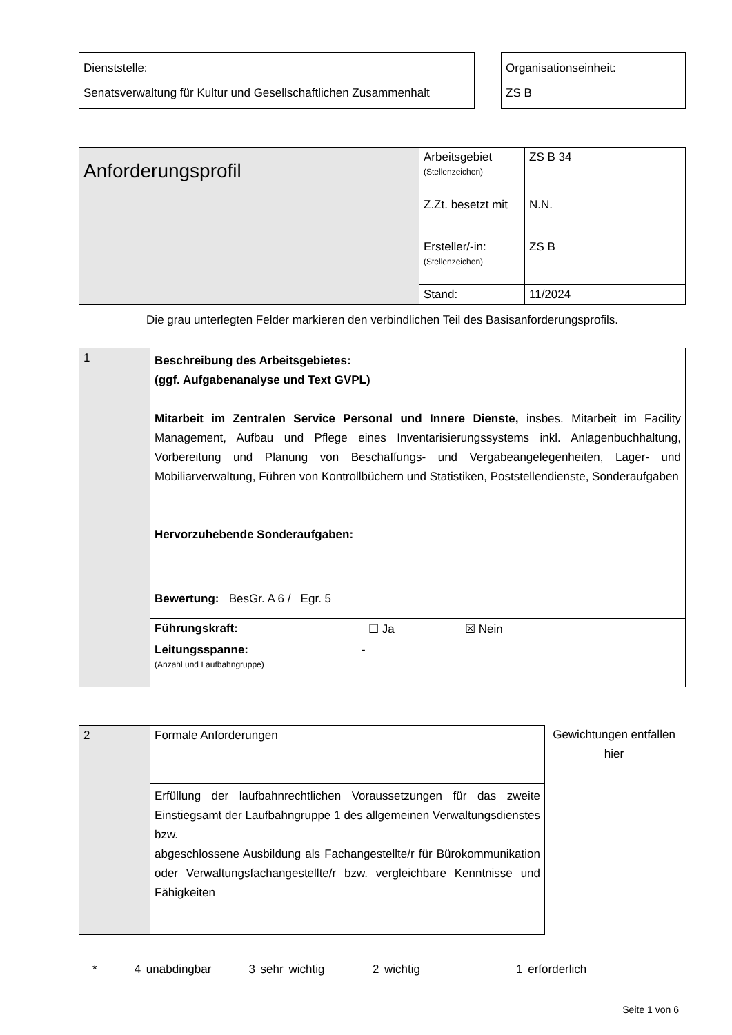| Dienststelle: Senatsverwaltung für Kultur und Gesellschaftlichen Zusammenhalt |
| Organisationseinheit: ZS B |
| Anforderungsprofil | Arbeitsgebiet (Stellenzeichen) | ZS B 34 |
| | Z.Zt. besetzt mit | N.N. |
| | Ersteller/-in: (Stellenzeichen) | ZS B |
| | Stand: | 11/2024 |
Die grau unterlegten Felder markieren den verbindlichen Teil des Basisanforderungsprofils.
| 1 | Beschreibung des Arbeitsgebietes: (ggf. Aufgabenanalyse und Text GVPL) Mitarbeit im Zentralen Service Personal und Innere Dienste, insbes. Mitarbeit im Facility Management, Aufbau und Pflege eines Inventarisierungssystems inkl. Anlagenbuchhaltung, Vorbereitung und Planung von Beschaffungs- und Vergabeangelegenheiten, Lager- und Mobiliarverwaltung, Führen von Kontrollbüchern und Statistiken, Poststellendienste, Sonderaufgaben Hervorzuhebende Sonderaufgaben: |
| | Bewertung: BesGr. A 6 / Egr. 5 |
| | Führungskraft: ☐ Ja ☒ Nein Leitungsspanne: (Anzahl und Laufbahngruppe) - |
| 2 | Formale Anforderungen |
| | Erfüllung der laufbahnrechtlichen Voraussetzungen für das zweite Einstiegsamt der Laufbahngruppe 1 des allgemeinen Verwaltungsdienstes bzw. abgeschlossene Ausbildung als Fachangestellte/r für Bürokommunikation oder Verwaltungsfachangestellte/r bzw. vergleichbare Kenntnisse und Fähigkeiten |
Gewichtungen entfallen hier
* 4 unabdingbar 3 sehr wichtig 2 wichtig 1 erforderlich
Seite 1 von 6